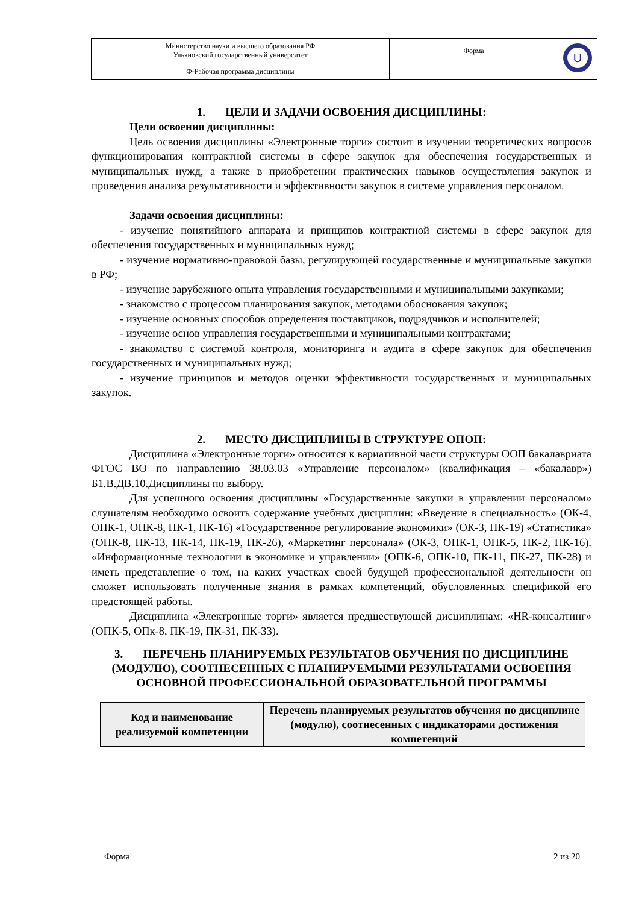| Министерство науки и высшего образования РФ Ульяновский государственный университет | Форма | U |
| Ф-Рабочая программа дисциплины | | |
1. ЦЕЛИ И ЗАДАЧИ ОСВОЕНИЯ ДИСЦИПЛИНЫ:
Цели освоения дисциплины:
Цель освоения дисциплины «Электронные торги» состоит в изучении теоретических вопросов функционирования контрактной системы в сфере закупок для обеспечения государственных и муниципальных нужд, а также в приобретении практических навыков осуществления закупок и проведения анализа результативности и эффективности закупок в системе управления персоналом.
Задачи освоения дисциплины:
- изучение понятийного аппарата и принципов контрактной системы в сфере закупок для обеспечения государственных и муниципальных нужд;
- изучение нормативно-правовой базы, регулирующей государственные и муниципальные закупки в РФ;
- изучение зарубежного опыта управления государственными и муниципальными закупками;
- знакомство с процессом планирования закупок, методами обоснования закупок;
- изучение основных способов определения поставщиков, подрядчиков и исполнителей;
- изучение основ управления государственными и муниципальными контрактами;
- знакомство с системой контроля, мониторинга и аудита в сфере закупок для обеспечения государственных и муниципальных нужд;
- изучение принципов и методов оценки эффективности государственных и муниципальных закупок.
2. МЕСТО ДИСЦИПЛИНЫ В СТРУКТУРЕ ОПОП:
Дисциплина «Электронные торги» относится к вариативной части структуры ООП бакалавриата ФГОС ВО по направлению 38.03.03 «Управление персоналом» (квалификация – «бакалавр») Б1.В.ДВ.10.Дисциплины по выбору.
Для успешного освоения дисциплины «Государственные закупки в управлении персоналом» слушателям необходимо освоить содержание учебных дисциплин: «Введение в специальность» (ОК-4, ОПК-1, ОПК-8, ПК-1, ПК-16) «Государственное регулирование экономики» (ОК-3, ПК-19) «Статистика» (ОПК-8, ПК-13, ПК-14, ПК-19, ПК-26), «Маркетинг персонала» (ОК-3, ОПК-1, ОПК-5, ПК-2, ПК-16). «Информационные технологии в экономике и управлении» (ОПК-6, ОПК-10, ПК-11, ПК-27, ПК-28) и иметь представление о том, на каких участках своей будущей профессиональной деятельности он сможет использовать полученные знания в рамках компетенций, обусловленных спецификой его предстоящей работы.
Дисциплина «Электронные торги» является предшествующей дисциплинам: «HR-консалтинг» (ОПК-5, ОПк-8, ПК-19, ПК-31, ПК-33).
3. ПЕРЕЧЕНЬ ПЛАНИРУЕМЫХ РЕЗУЛЬТАТОВ ОБУЧЕНИЯ ПО ДИСЦИПЛИНЕ (МОДУЛЮ), СООТНЕСЕННЫХ С ПЛАНИРУЕМЫМИ РЕЗУЛЬТАТАМИ ОСВОЕНИЯ ОСНОВНОЙ ПРОФЕССИОНАЛЬНОЙ ОБРАЗОВАТЕЛЬНОЙ ПРОГРАММЫ
| Код и наименование реализуемой компетенции | Перечень планируемых результатов обучения по дисциплине (модулю), соотнесенных с индикаторами достижения компетенций |
| --- | --- |
Форма 2 из 20